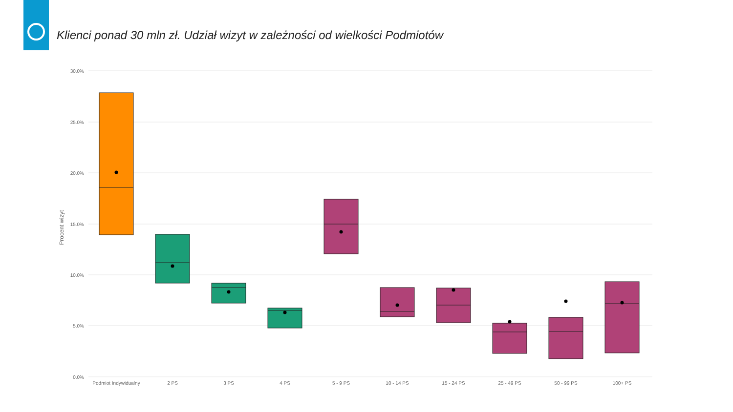Klienci ponad 30 mln zł. Udział wizyt w zależności od wielkości Podmiotów
30.0%
25.0%
20.0%
15.0%
10.0%
5.0%
0.0%
Procent wizyt
Podmiot Indywidualny
2 PS
3 PS
4 PS
5 - 9 PS
10 - 14 PS
15 - 24 PS
25 - 49 PS
50 - 99 PS
100+ PS